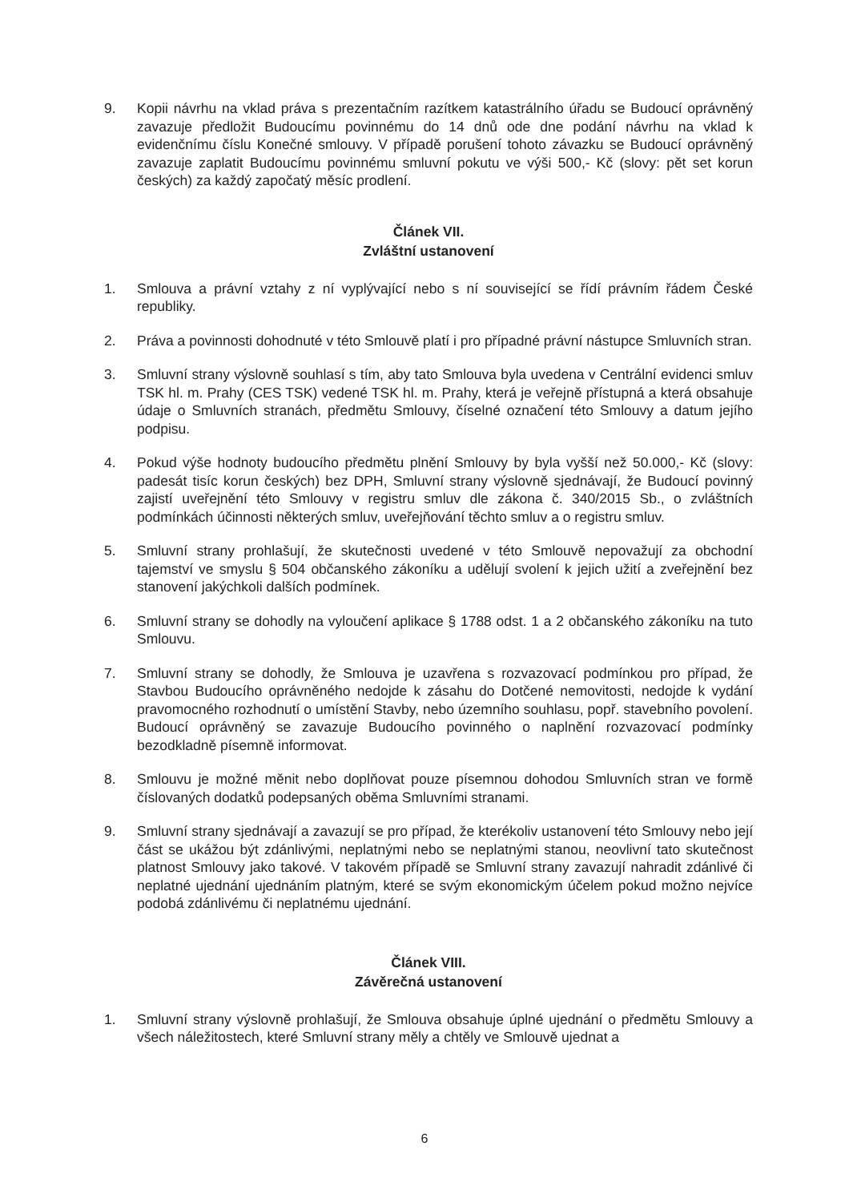9. Kopii návrhu na vklad práva s prezentačním razítkem katastrálního úřadu se Budoucí oprávněný zavazuje předložit Budoucímu povinnému do 14 dnů ode dne podání návrhu na vklad k evidenčnímu číslu Konečné smlouvy. V případě porušení tohoto závazku se Budoucí oprávněný zavazuje zaplatit Budoucímu povinnému smluvní pokutu ve výši 500,- Kč (slovy: pět set korun českých) za každý započatý měsíc prodlení.
Článek VII.
Zvláštní ustanovení
1. Smlouva a právní vztahy z ní vyplývající nebo s ní související se řídí právním řádem České republiky.
2. Práva a povinnosti dohodnuté v této Smlouvě platí i pro případné právní nástupce Smluvních stran.
3. Smluvní strany výslovně souhlasí s tím, aby tato Smlouva byla uvedena v Centrální evidenci smluv TSK hl. m. Prahy (CES TSK) vedené TSK hl. m. Prahy, která je veřejně přístupná a která obsahuje údaje o Smluvních stranách, předmětu Smlouvy, číselné označení této Smlouvy a datum jejího podpisu.
4. Pokud výše hodnoty budoucího předmětu plnění Smlouvy by byla vyšší než 50.000,- Kč (slovy: padesát tisíc korun českých) bez DPH, Smluvní strany výslovně sjednávají, že Budoucí povinný zajistí uveřejnění této Smlouvy v registru smluv dle zákona č. 340/2015 Sb., o zvláštních podmínkách účinnosti některých smluv, uveřejňování těchto smluv a o registru smluv.
5. Smluvní strany prohlašují, že skutečnosti uvedené v této Smlouvě nepovažují za obchodní tajemství ve smyslu § 504 občanského zákoníku a udělují svolení k jejich užití a zveřejnění bez stanovení jakýchkoli dalších podmínek.
6. Smluvní strany se dohodly na vyloučení aplikace § 1788 odst. 1 a 2 občanského zákoníku na tuto Smlouvu.
7. Smluvní strany se dohodly, že Smlouva je uzavřena s rozvazovací podmínkou pro případ, že Stavbou Budoucího oprávněného nedojde k zásahu do Dotčené nemovitosti, nedojde k vydání pravomocného rozhodnutí o umístění Stavby, nebo územního souhlasu, popř. stavebního povolení. Budoucí oprávněný se zavazuje Budoucího povinného o naplnění rozvazovací podmínky bezodkladně písemně informovat.
8. Smlouvu je možné měnit nebo doplňovat pouze písemnou dohodou Smluvních stran ve formě číslovaných dodatků podepsaných oběma Smluvními stranami.
9. Smluvní strany sjednávají a zavazují se pro případ, že kterékoliv ustanovení této Smlouvy nebo její část se ukážou být zdánlivými, neplatnými nebo se neplatnými stanou, neovlivní tato skutečnost platnost Smlouvy jako takové. V takovém případě se Smluvní strany zavazují nahradit zdánlivé či neplatné ujednání ujednáním platným, které se svým ekonomickým účelem pokud možno nejvíce podobá zdánlivému či neplatnému ujednání.
Článek VIII.
Závěrečná ustanovení
1. Smluvní strany výslovně prohlašují, že Smlouva obsahuje úplné ujednání o předmětu Smlouvy a všech náležitostech, které Smluvní strany měly a chtěly ve Smlouvě ujednat a
6